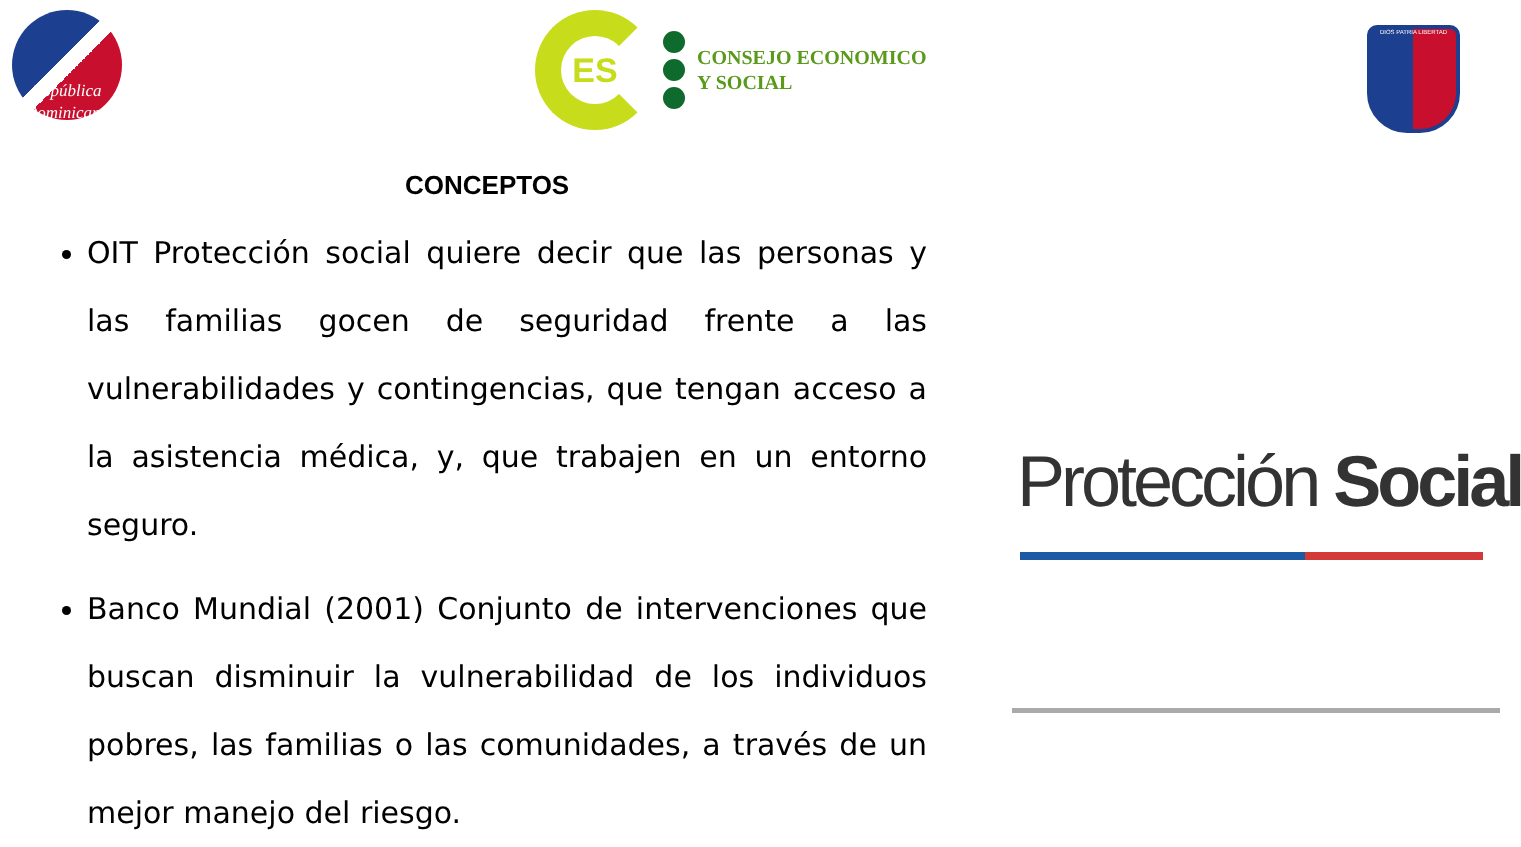República
Dominicana
ES
CONSEJO ECONOMICO
Y SOCIAL
DIOS PATRIA LIBERTAD
CONCEPTOS
OIT Protección social quiere decir que las personas y las familias gocen de seguridad frente a las vulnerabilidades y contingencias, que tengan acceso a la asistencia médica, y, que trabajen en un entorno seguro.
Banco Mundial (2001) Conjunto de intervenciones que buscan disminuir la vulnerabilidad de los individuos pobres, las familias o las comunidades, a través de un mejor manejo del riesgo.
Protección Social